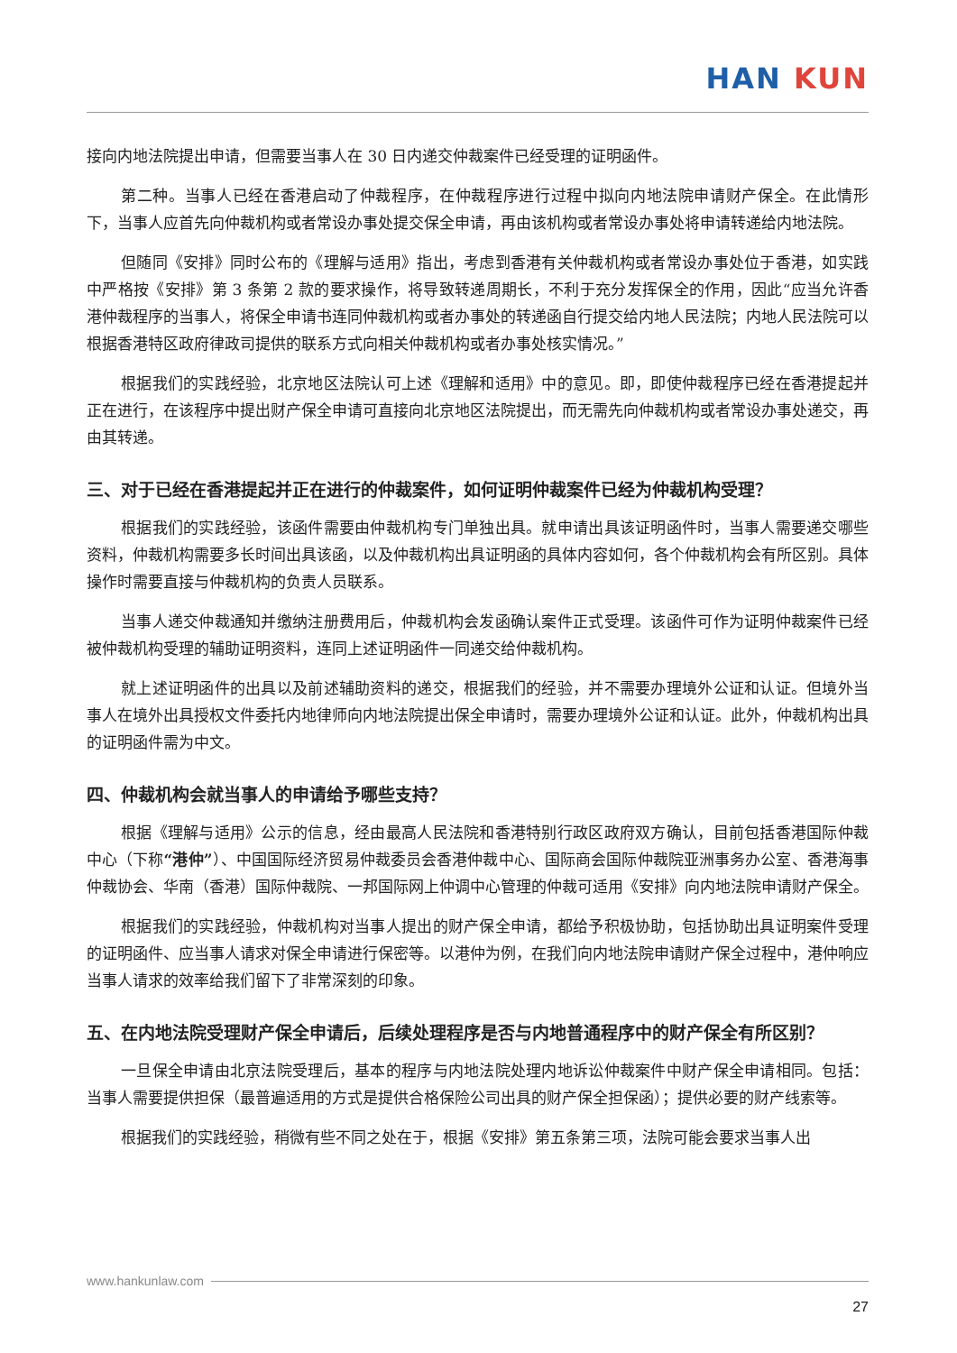HAN KUN
接向内地法院提出申请，但需要当事人在 30 日内递交仲裁案件已经受理的证明函件。
第二种。当事人已经在香港启动了仲裁程序，在仲裁程序进行过程中拟向内地法院申请财产保全。在此情形下，当事人应首先向仲裁机构或者常设办事处提交保全申请，再由该机构或者常设办事处将申请转递给内地法院。
但随同《安排》同时公布的《理解与适用》指出，考虑到香港有关仲裁机构或者常设办事处位于香港，如实践中严格按《安排》第 3 条第 2 款的要求操作，将导致转递周期长，不利于充分发挥保全的作用，因此“应当允许香港仲裁程序的当事人，将保全申请书连同仲裁机构或者办事处的转递函自行提交给内地人民法院；内地人民法院可以根据香港特区政府律政司提供的联系方式向相关仲裁机构或者办事处核实情况。”
根据我们的实践经验，北京地区法院认可上述《理解和适用》中的意见。即，即使仲裁程序已经在香港提起并正在进行，在该程序中提出财产保全申请可直接向北京地区法院提出，而无需先向仲裁机构或者常设办事处递交，再由其转递。
三、对于已经在香港提起并正在进行的仲裁案件，如何证明仲裁案件已经为仲裁机构受理？
根据我们的实践经验，该函件需要由仲裁机构专门单独出具。就申请出具该证明函件时，当事人需要递交哪些资料，仲裁机构需要多长时间出具该函，以及仲裁机构出具证明函的具体内容如何，各个仲裁机构会有所区别。具体操作时需要直接与仲裁机构的负责人员联系。
当事人递交仲裁通知并缴纳注册费用后，仲裁机构会发函确认案件正式受理。该函件可作为证明仲裁案件已经被仲裁机构受理的辅助证明资料，连同上述证明函件一同递交给仲裁机构。
就上述证明函件的出具以及前述辅助资料的递交，根据我们的经验，并不需要办理境外公证和认证。但境外当事人在境外出具授权文件委托内地律师向内地法院提出保全申请时，需要办理境外公证和认证。此外，仲裁机构出具的证明函件需为中文。
四、仲裁机构会就当事人的申请给予哪些支持？
根据《理解与适用》公示的信息，经由最高人民法院和香港特别行政区政府双方确认，目前包括香港国际仲裁中心（下称“港仲”）、中国国际经济贸易仲裁委员会香港仲裁中心、国际商会国际仲裁院亚洲事务办公室、香港海事仲裁协会、华南（香港）国际仲裁院、一邦国际网上仲调中心管理的仲裁可适用《安排》向内地法院申请财产保全。
根据我们的实践经验，仲裁机构对当事人提出的财产保全申请，都给予积极协助，包括协助出具证明案件受理的证明函件、应当事人请求对保全申请进行保密等。以港仲为例，在我们向内地法院申请财产保全过程中，港仲响应当事人请求的效率给我们留下了非常深刻的印象。
五、在内地法院受理财产保全申请后，后续处理程序是否与内地普通程序中的财产保全有所区别？
一旦保全申请由北京法院受理后，基本的程序与内地法院处理内地诉讼仲裁案件中财产保全申请相同。包括：当事人需要提供担保（最普遍适用的方式是提供合格保险公司出具的财产保全担保函）；提供必要的财产线索等。
根据我们的实践经验，稍微有些不同之处在于，根据《安排》第五条第三项，法院可能会要求当事人出
www.hankunlaw.com
27